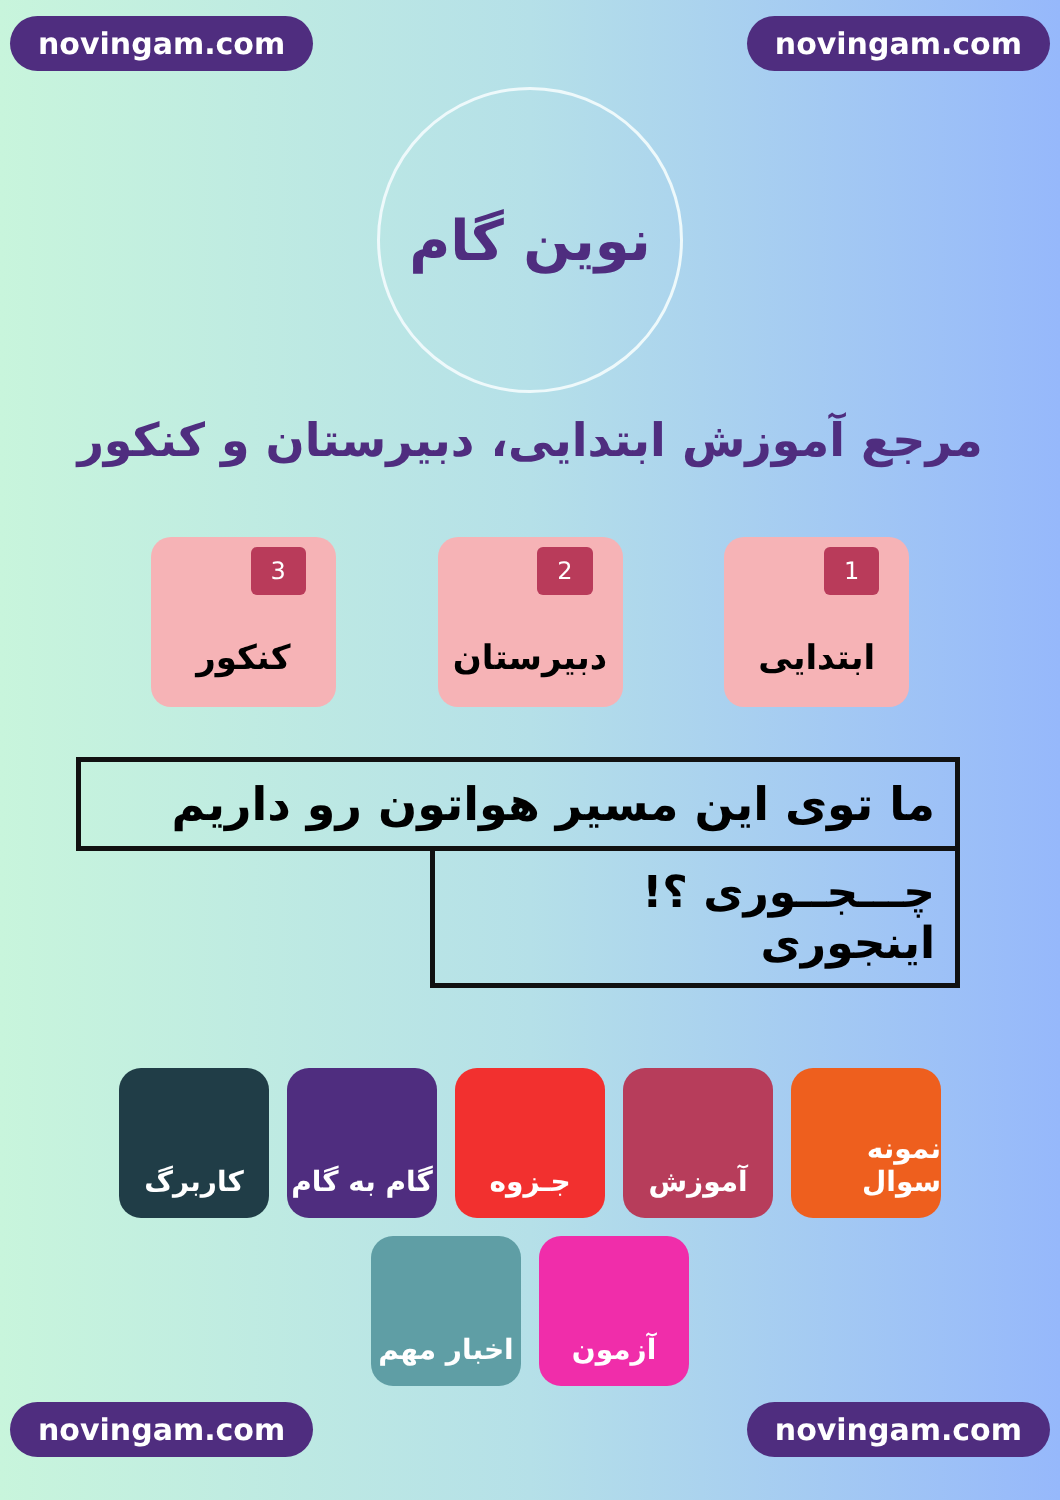novingam.com novingam.com
نوین گام
مرجع آموزش ابتدایی، دبیرستان و کنکور
1
ابتدایی
2
دبیرستان
3
کنکور
ما توی این مسیر هواتون رو داریم
چـــجــوری ؟! اینجوری
نمونه سوال
آموزش
جـزوه
گام به گام
کاربرگ
آزمون
اخبار مهم
novingam.com novingam.com